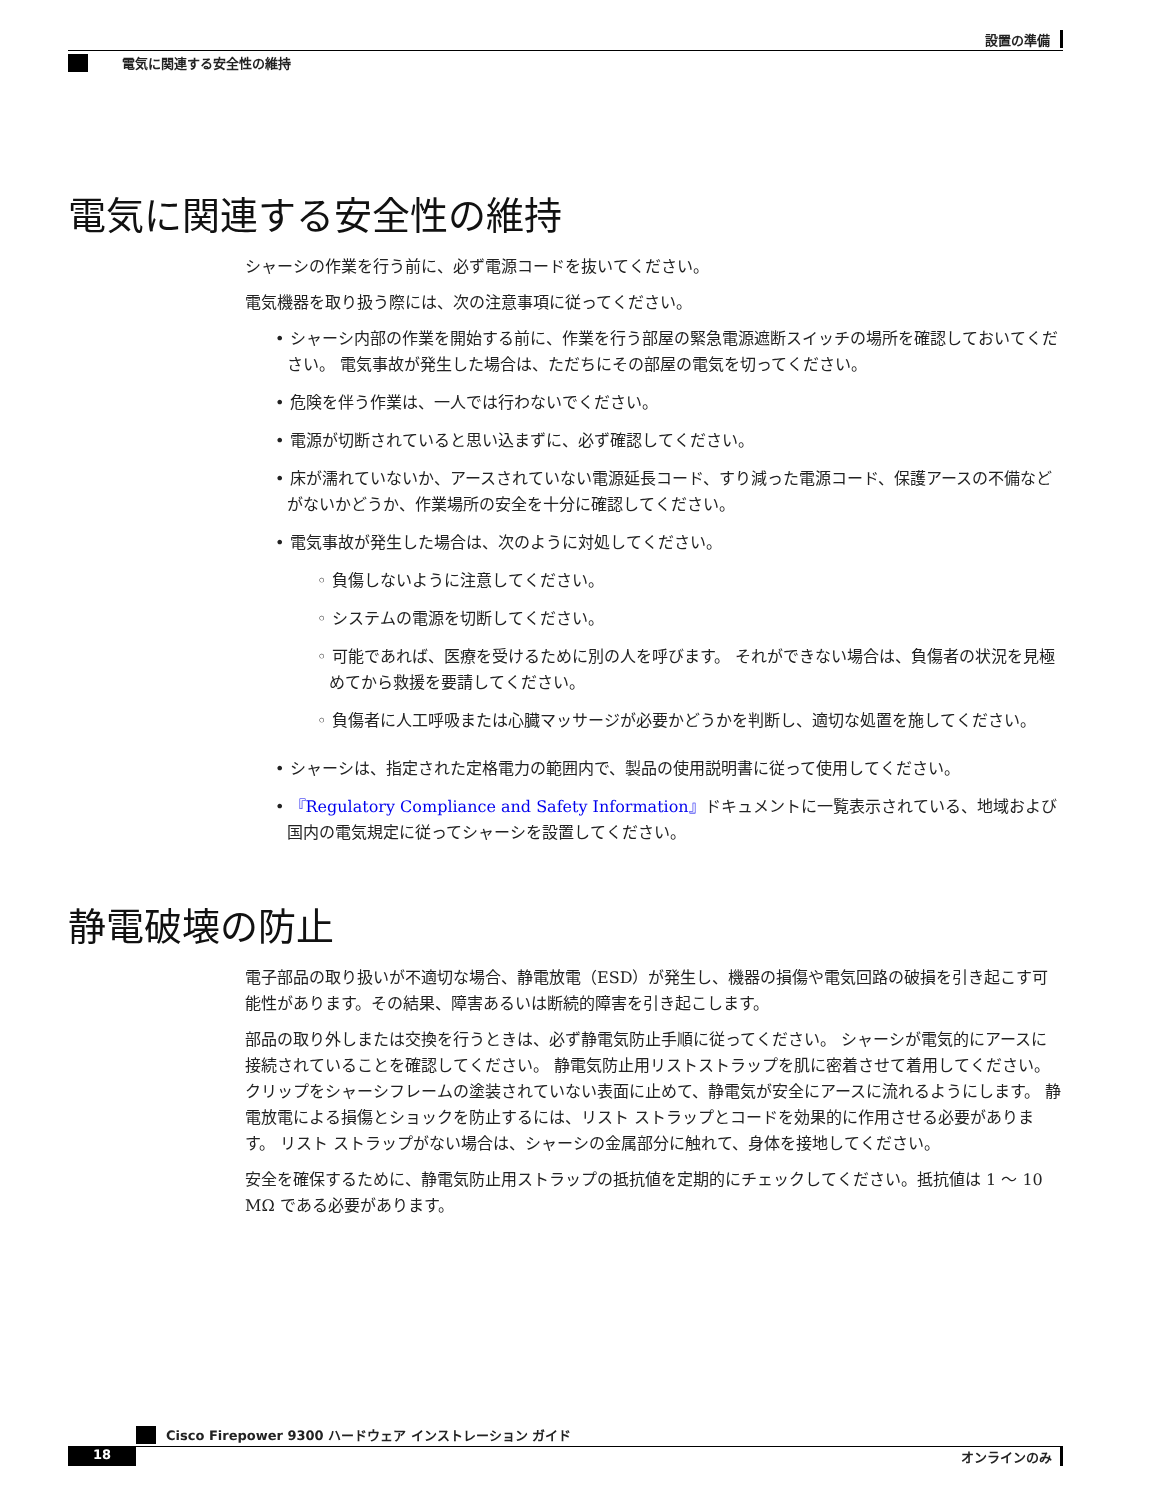設置の準備
電気に関連する安全性の維持
電気に関連する安全性の維持
シャーシの作業を行う前に、必ず電源コードを抜いてください。
電気機器を取り扱う際には、次の注意事項に従ってください。
• シャーシ内部の作業を開始する前に、作業を行う部屋の緊急電源遮断スイッチの場所を確認しておいてください。 電気事故が発生した場合は、ただちにその部屋の電気を切ってください。
• 危険を伴う作業は、一人では行わないでください。
• 電源が切断されていると思い込まずに、必ず確認してください。
• 床が濡れていないか、アースされていない電源延長コード、すり減った電源コード、保護アースの不備などがないかどうか、作業場所の安全を十分に確認してください。
• 電気事故が発生した場合は、次のように対処してください。
◦ 負傷しないように注意してください。
◦ システムの電源を切断してください。
◦ 可能であれば、医療を受けるために別の人を呼びます。 それができない場合は、負傷者の状況を見極めてから救援を要請してください。
◦ 負傷者に人工呼吸または心臓マッサージが必要かどうかを判断し、適切な処置を施してください。
• シャーシは、指定された定格電力の範囲内で、製品の使用説明書に従って使用してください。
• 『Regulatory Compliance and Safety Information』ドキュメントに一覧表示されている、地域および国内の電気規定に従ってシャーシを設置してください。
静電破壊の防止
電子部品の取り扱いが不適切な場合、静電放電（ESD）が発生し、機器の損傷や電気回路の破損を引き起こす可能性があります。その結果、障害あるいは断続的障害を引き起こします。
部品の取り外しまたは交換を行うときは、必ず静電気防止手順に従ってください。 シャーシが電気的にアースに接続されていることを確認してください。 静電気防止用リストストラップを肌に密着させて着用してください。 クリップをシャーシフレームの塗装されていない表面に止めて、静電気が安全にアースに流れるようにします。 静電放電による損傷とショックを防止するには、リスト ストラップとコードを効果的に作用させる必要があります。 リスト ストラップがない場合は、シャーシの金属部分に触れて、身体を接地してください。
安全を確保するために、静電気防止用ストラップの抵抗値を定期的にチェックしてください。抵抗値は 1 ～ 10 MΩ である必要があります。
Cisco Firepower 9300 ハードウェア インストレーション ガイド
18 オンラインのみ